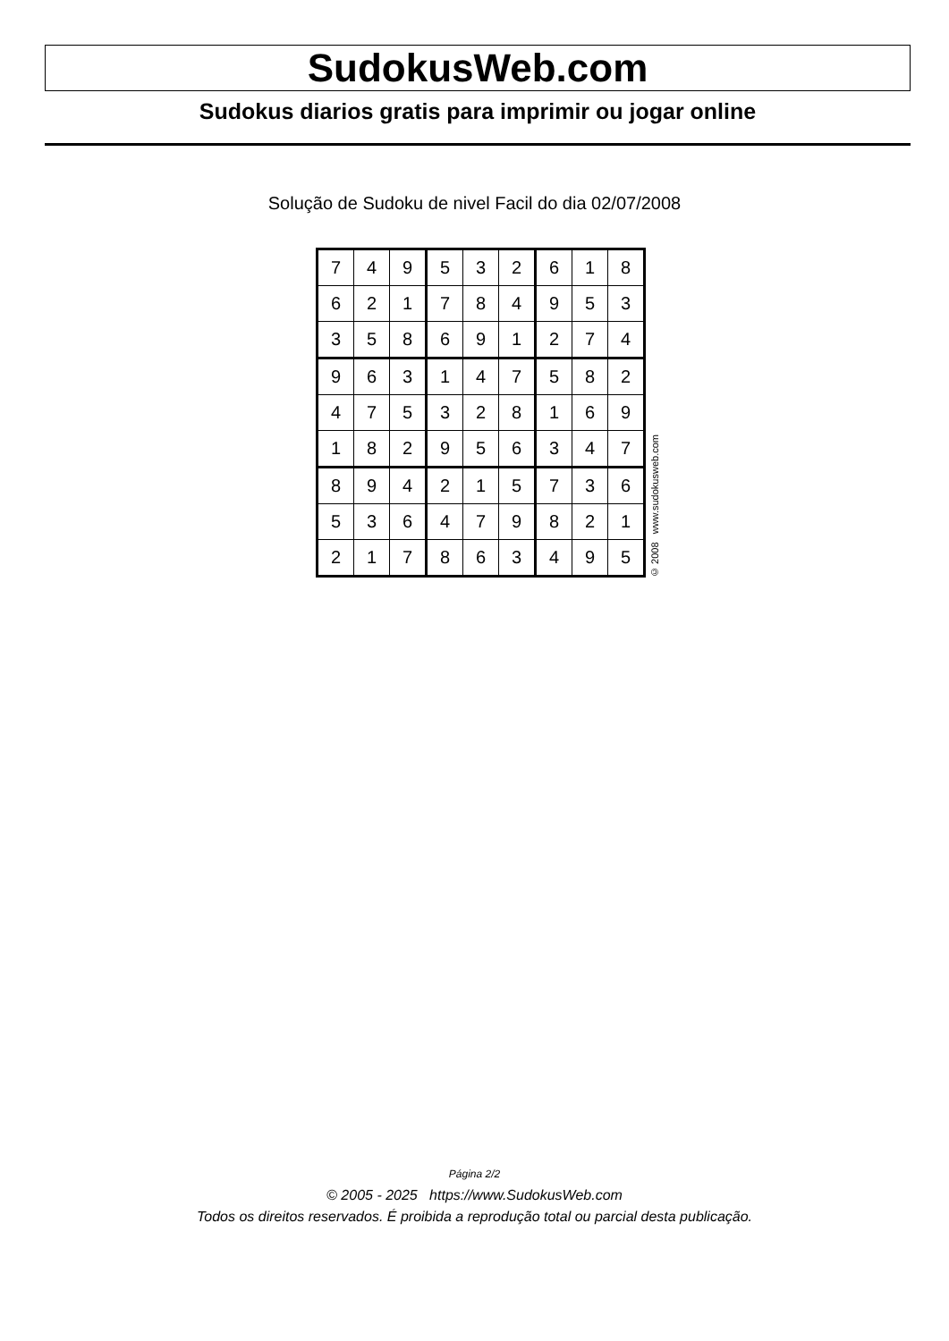SudokusWeb.com
Sudokus diarios gratis para imprimir ou jogar online
Solução de Sudoku de nivel Facil do dia 02/07/2008
| 7 | 4 | 9 | 5 | 3 | 2 | 6 | 1 | 8 |
| 6 | 2 | 1 | 7 | 8 | 4 | 9 | 5 | 3 |
| 3 | 5 | 8 | 6 | 9 | 1 | 2 | 7 | 4 |
| 9 | 6 | 3 | 1 | 4 | 7 | 5 | 8 | 2 |
| 4 | 7 | 5 | 3 | 2 | 8 | 1 | 6 | 9 |
| 1 | 8 | 2 | 9 | 5 | 6 | 3 | 4 | 7 |
| 8 | 9 | 4 | 2 | 1 | 5 | 7 | 3 | 6 |
| 5 | 3 | 6 | 4 | 7 | 9 | 8 | 2 | 1 |
| 2 | 1 | 7 | 8 | 6 | 3 | 4 | 9 | 5 |
© 2008 www.sudokusweb.com
Página 2/2
© 2005 - 2025 https://www.SudokusWeb.com
Todos os direitos reservados. É proibida a reprodução total ou parcial desta publicação.